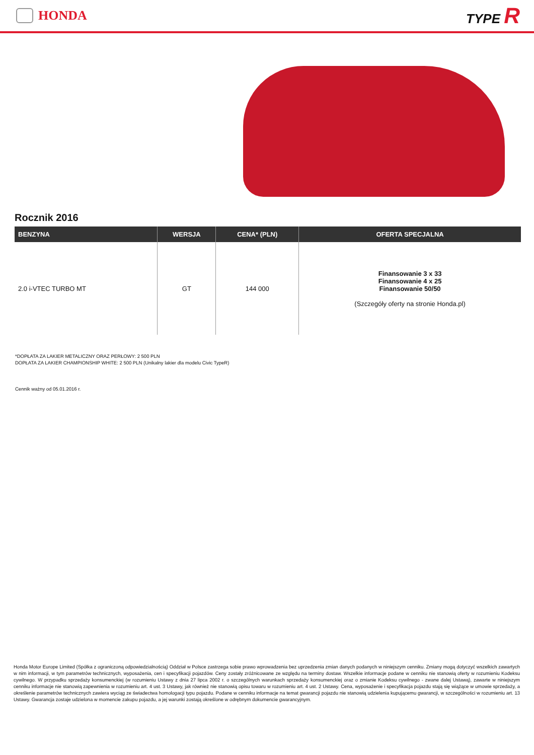HONDA TYPE R
Rocznik 2016
| BENZYNA | WERSJA | CENA* (PLN) | OFERTA SPECJALNA |
| --- | --- | --- | --- |
| 2.0 i-VTEC TURBO MT | GT | 144 000 | Finansowanie 3 x 33 Finansowanie 4 x 25 Finansowanie 50/50 (Szczegóły oferty na stronie Honda.pl) |
*DOPŁATA ZA LAKIER METALICZNY ORAZ PERŁOWY: 2 500 PLN
DOPŁATA ZA LAKIER CHAMPIONSHIP WHITE: 2 500 PLN (Unikalny lakier dla modelu Civic TypeR)
Cennik ważny od 05.01.2016 r.
Honda Motor Europe Limited (Spółka z ograniczoną odpowiedzialnością) Oddział w Polsce zastrzega sobie prawo wprowadzenia bez uprzedzenia zmian danych podanych w niniejszym cenniku. Zmiany mogą dotyczyć wszelkich zawartych w nim informacji, w tym parametrów technicznych, wyposażenia, cen i specyfikacji pojazdów. Ceny zostały zróżnicowane ze względu na terminy dostaw. Wszelkie informacje podane w cenniku nie stanowią oferty w rozumieniu Kodeksu cywilnego. W przypadku sprzedaży konsumenckiej (w rozumieniu Ustawy z dnia 27 lipca 2002 r. o szczególnych warunkach sprzedaży konsumenckiej oraz o zmianie Kodeksu cywilnego - zwane dalej Ustawą), zawarte w niniejszym cenniku informacje nie stanowią zapewnienia w rozumieniu art. 4 ust. 3 Ustawy, jak również nie stanowią opisu towaru w rozumieniu art. 4 ust. 2 Ustawy. Cena, wyposażenie i specyfikacja pojazdu stają się wiążące w umowie sprzedaży, a określenie parametrów technicznych zawiera wyciąg ze świadectwa homologacji typu pojazdu. Podane w cenniku informacje na temat gwarancji pojazdu nie stanowią udzielenia kupującemu gwarancji, w szczególności w rozumieniu art. 13 Ustawy. Gwarancja zostaje udzielona w momencie zakupu pojazdu, a jej warunki zostają określone w odrębnym dokumencie gwarancyjnym.